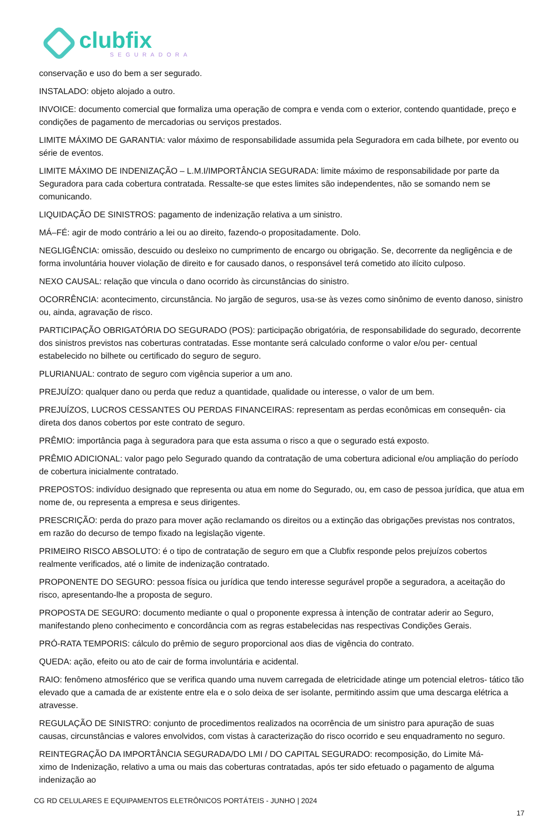clubfix
SEGURADORA
conservação e uso do bem a ser segurado.
INSTALADO: objeto alojado a outro.
INVOICE: documento comercial que formaliza uma operação de compra e venda com o exterior, contendo quantidade, preço e condições de pagamento de mercadorias ou serviços prestados.
LIMITE MÁXIMO DE GARANTIA: valor máximo de responsabilidade assumida pela Seguradora em cada bilhete, por evento ou série de eventos.
LIMITE MÁXIMO DE INDENIZAÇÃO – L.M.I/IMPORTÂNCIA SEGURADA: limite máximo de responsabilidade por parte da Seguradora para cada cobertura contratada. Ressalte-se que estes limites são independentes, não se somando nem se comunicando.
LIQUIDAÇÃO DE SINISTROS: pagamento de indenização relativa a um sinistro.
MÁ–FÉ: agir de modo contrário a lei ou ao direito, fazendo-o propositadamente. Dolo.
NEGLIGÊNCIA: omissão, descuido ou desleixo no cumprimento de encargo ou obrigação. Se, decorrente da negligência e de forma involuntária houver violação de direito e for causado danos, o responsável terá cometido ato ilícito culposo.
NEXO CAUSAL: relação que vincula o dano ocorrido às circunstâncias do sinistro.
OCORRÊNCIA: acontecimento, circunstância. No jargão de seguros, usa-se às vezes como sinônimo de evento danoso, sinistro ou, ainda, agravação de risco.
PARTICIPAÇÃO OBRIGATÓRIA DO SEGURADO (POS): participação obrigatória, de responsabilidade do segurado, decorrente dos sinistros previstos nas coberturas contratadas. Esse montante será calculado conforme o valor e/ou per- centual estabelecido no bilhete ou certificado do seguro de seguro.
PLURIANUAL: contrato de seguro com vigência superior a um ano.
PREJUÍZO: qualquer dano ou perda que reduz a quantidade, qualidade ou interesse, o valor de um bem.
PREJUÍZOS, LUCROS CESSANTES OU PERDAS FINANCEIRAS: representam as perdas econômicas em consequên- cia direta dos danos cobertos por este contrato de seguro.
PRÊMIO: importância paga à seguradora para que esta assuma o risco a que o segurado está exposto.
PRÊMIO ADICIONAL: valor pago pelo Segurado quando da contratação de uma cobertura adicional e/ou ampliação do período de cobertura inicialmente contratado.
PREPOSTOS: indivíduo designado que representa ou atua em nome do Segurado, ou, em caso de pessoa jurídica, que atua em nome de, ou representa a empresa e seus dirigentes.
PRESCRIÇÃO: perda do prazo para mover ação reclamando os direitos ou a extinção das obrigações previstas nos contratos, em razão do decurso de tempo fixado na legislação vigente.
PRIMEIRO RISCO ABSOLUTO: é o tipo de contratação de seguro em que a Clubfix responde pelos prejuízos cobertos realmente verificados, até o limite de indenização contratado.
PROPONENTE DO SEGURO: pessoa física ou jurídica que tendo interesse segurável propõe a seguradora, a aceitação do risco, apresentando-lhe a proposta de seguro.
PROPOSTA DE SEGURO: documento mediante o qual o proponente expressa à intenção de contratar aderir ao Seguro, manifestando pleno conhecimento e concordância com as regras estabelecidas nas respectivas Condições Gerais.
PRÓ-RATA TEMPORIS: cálculo do prêmio de seguro proporcional aos dias de vigência do contrato.
QUEDA: ação, efeito ou ato de cair de forma involuntária e acidental.
RAIO: fenômeno atmosférico que se verifica quando uma nuvem carregada de eletricidade atinge um potencial eletros- tático tão elevado que a camada de ar existente entre ela e o solo deixa de ser isolante, permitindo assim que uma descarga elétrica a atravesse.
REGULAÇÃO DE SINISTRO: conjunto de procedimentos realizados na ocorrência de um sinistro para apuração de suas causas, circunstâncias e valores envolvidos, com vistas à caracterização do risco ocorrido e seu enquadramento no seguro.
REINTEGRAÇÃO DA IMPORTÂNCIA SEGURADA/DO LMI / DO CAPITAL SEGURADO: recomposição, do Limite Má-
ximo de Indenização, relativo a uma ou mais das coberturas contratadas, após ter sido efetuado o pagamento de alguma indenização ao
CG RD CELULARES E EQUIPAMENTOS ELETRÔNICOS PORTÁTEIS - JUNHO | 2024
17